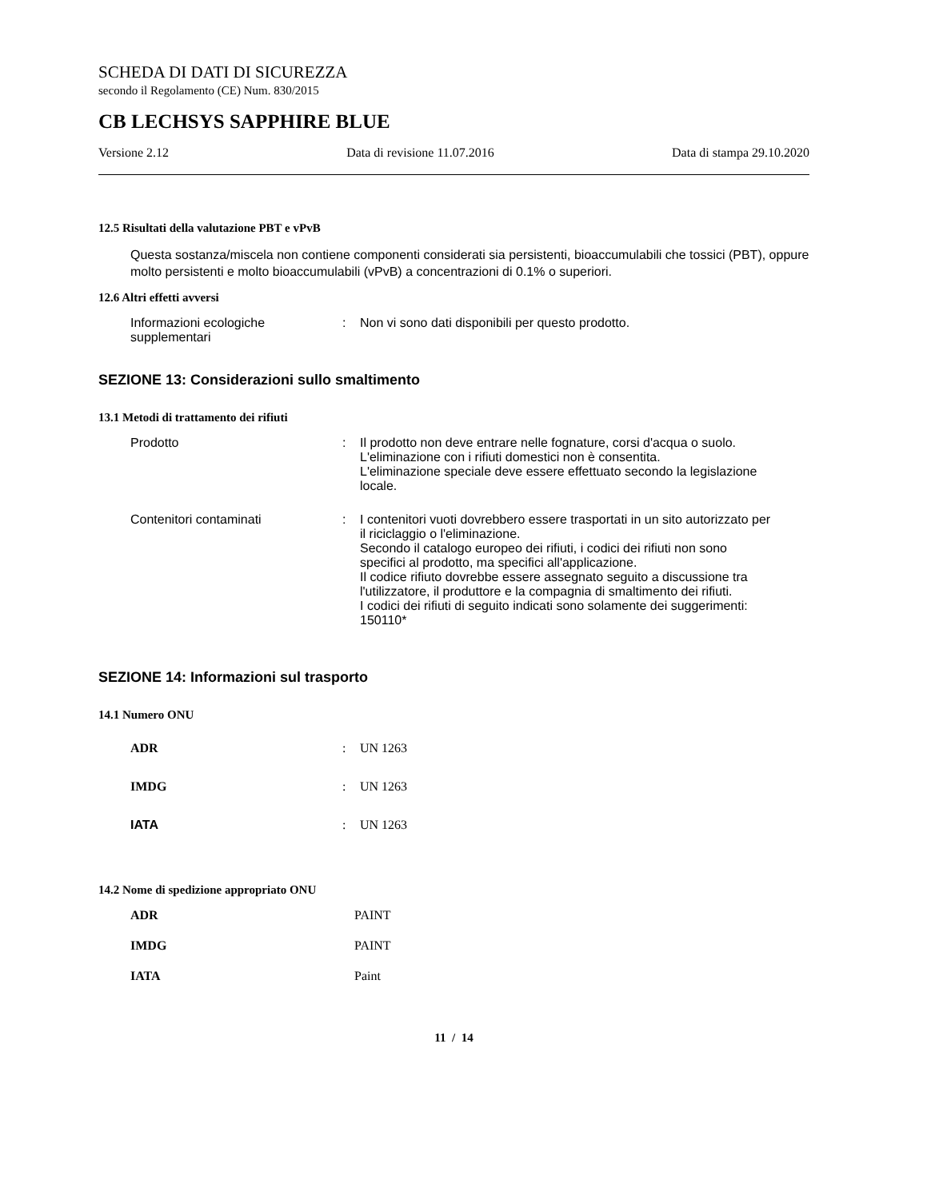SCHEDA DI DATI DI SICUREZZA
secondo il Regolamento (CE) Num. 830/2015
CB LECHSYS SAPPHIRE BLUE
Versione 2.12 Data di revisione 11.07.2016 Data di stampa 29.10.2020
12.5 Risultati della valutazione PBT e vPvB
Questa sostanza/miscela non contiene componenti considerati sia persistenti, bioaccumulabili che tossici (PBT), oppure molto persistenti e molto bioaccumulabili (vPvB) a concentrazioni di 0.1% o superiori.
12.6 Altri effetti avversi
Informazioni ecologiche supplementari
: Non vi sono dati disponibili per questo prodotto.
SEZIONE 13: Considerazioni sullo smaltimento
13.1 Metodi di trattamento dei rifiuti
Prodotto : Il prodotto non deve entrare nelle fognature, corsi d'acqua o suolo.
L'eliminazione con i rifiuti domestici non è consentita.
L'eliminazione speciale deve essere effettuato secondo la legislazione locale.
Contenitori contaminati : I contenitori vuoti dovrebbero essere trasportati in un sito autorizzato per il riciclaggio o l'eliminazione.
Secondo il catalogo europeo dei rifiuti, i codici dei rifiuti non sono specifici al prodotto, ma specifici all'applicazione.
Il codice rifiuto dovrebbe essere assegnato seguito a discussione tra l'utilizzatore, il produttore e la compagnia di smaltimento dei rifiuti.
I codici dei rifiuti di seguito indicati sono solamente dei suggerimenti: 150110*
SEZIONE 14: Informazioni sul trasporto
14.1 Numero ONU
ADR : UN 1263
IMDG : UN 1263
IATA : UN 1263
14.2 Nome di spedizione appropriato ONU
ADR PAINT
IMDG PAINT
IATA Paint
11 / 14